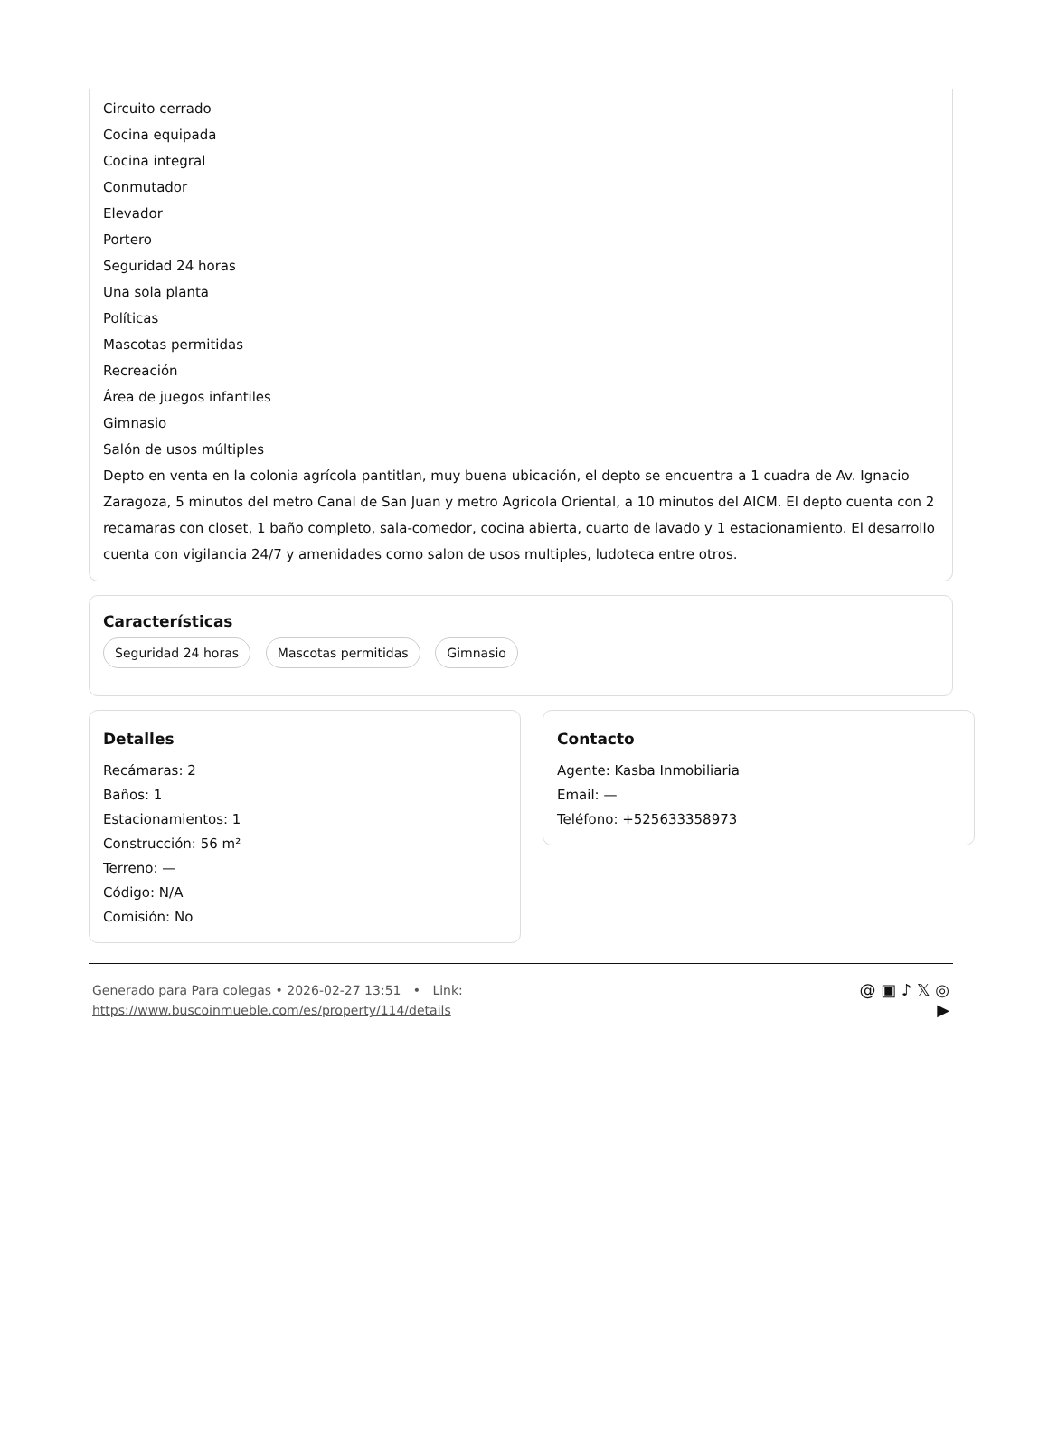Circuito cerrado
Cocina equipada
Cocina integral
Conmutador
Elevador
Portero
Seguridad 24 horas
Una sola planta
Políticas
Mascotas permitidas
Recreación
Área de juegos infantiles
Gimnasio
Salón de usos múltiples
Depto en venta en la colonia agrícola pantitlan, muy buena ubicación, el depto se encuentra a 1 cuadra de Av. Ignacio Zaragoza, 5 minutos del metro Canal de San Juan y metro Agricola Oriental, a 10 minutos del AICM. El depto cuenta con 2 recamaras con closet, 1 baño completo, sala-comedor, cocina abierta, cuarto de lavado y 1 estacionamiento. El desarrollo cuenta con vigilancia 24/7 y amenidades como salon de usos multiples, ludoteca entre otros.
Características
Seguridad 24 horas Mascotas permitidas Gimnasio
Detalles
Recámaras: 2
Baños: 1
Estacionamientos: 1
Construcción: 56 m²
Terreno: —
Código: N/A
Comisión: No
Contacto
Agente: Kasba Inmobiliaria
Email: —
Teléfono: +525633358973
Generado para Para colegas • 2026-02-27 13:51 • Link:
https://www.buscoinmueble.com/es/property/114/details
@ ▣ ♪ 𝕏 ◎
▶